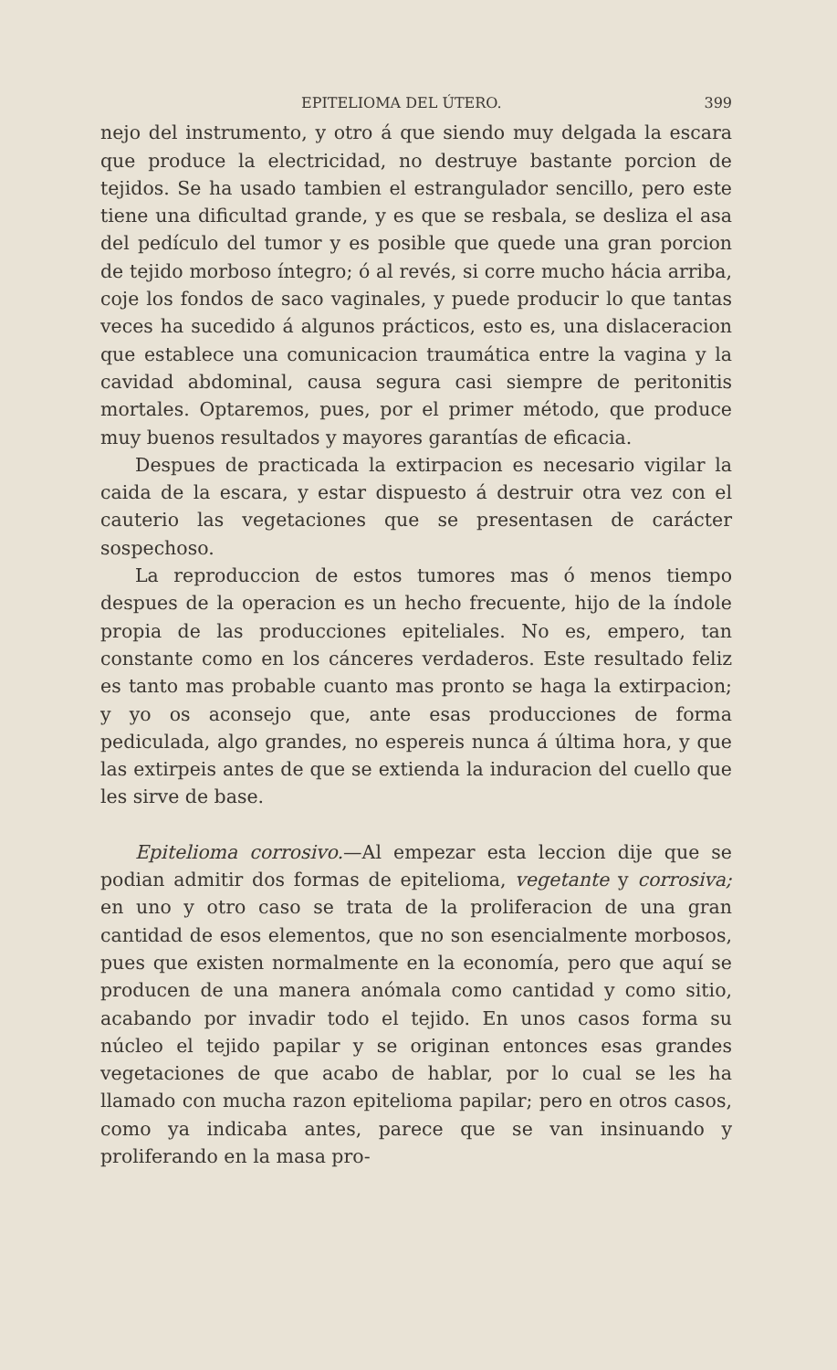EPITELIOMA DEL ÚTERO. 399
nejo del instrumento, y otro á que siendo muy delgada la escara que produce la electricidad, no destruye bastante porcion de tejidos. Se ha usado tambien el estrangulador sencillo, pero este tiene una dificultad grande, y es que se resbala, se desliza el asa del pedículo del tumor y es posible que quede una gran porcion de tejido morboso íntegro; ó al revés, si corre mucho hácia arriba, coje los fondos de saco vaginales, y puede producir lo que tantas veces ha sucedido á algunos prácticos, esto es, una dislaceracion que establece una comunicacion traumática entre la vagina y la cavidad abdominal, causa segura casi siempre de peritonitis mortales. Optaremos, pues, por el primer método, que produce muy buenos resultados y mayores garantías de eficacia.
Despues de practicada la extirpacion es necesario vigilar la caida de la escara, y estar dispuesto á destruir otra vez con el cauterio las vegetaciones que se presentasen de carácter sospechoso.
La reproduccion de estos tumores mas ó menos tiempo despues de la operacion es un hecho frecuente, hijo de la índole propia de las producciones epiteliales. No es, empero, tan constante como en los cánceres verdaderos. Este resultado feliz es tanto mas probable cuanto mas pronto se haga la extirpacion; y yo os aconsejo que, ante esas producciones de forma pediculada, algo grandes, no espereis nunca á última hora, y que las extirpeis antes de que se extienda la induracion del cuello que les sirve de base.
Epitelioma corrosivo.—Al empezar esta leccion dije que se podian admitir dos formas de epitelioma, vegetante y corrosiva; en uno y otro caso se trata de la proliferacion de una gran cantidad de esos elementos, que no son esencialmente morbosos, pues que existen normalmente en la economía, pero que aquí se producen de una manera anómala como cantidad y como sitio, acabando por invadir todo el tejido. En unos casos forma su núcleo el tejido papilar y se originan entonces esas grandes vegetaciones de que acabo de hablar, por lo cual se les ha llamado con mucha razon epitelioma papilar; pero en otros casos, como ya indicaba antes, parece que se van insinuando y proliferando en la masa pro-